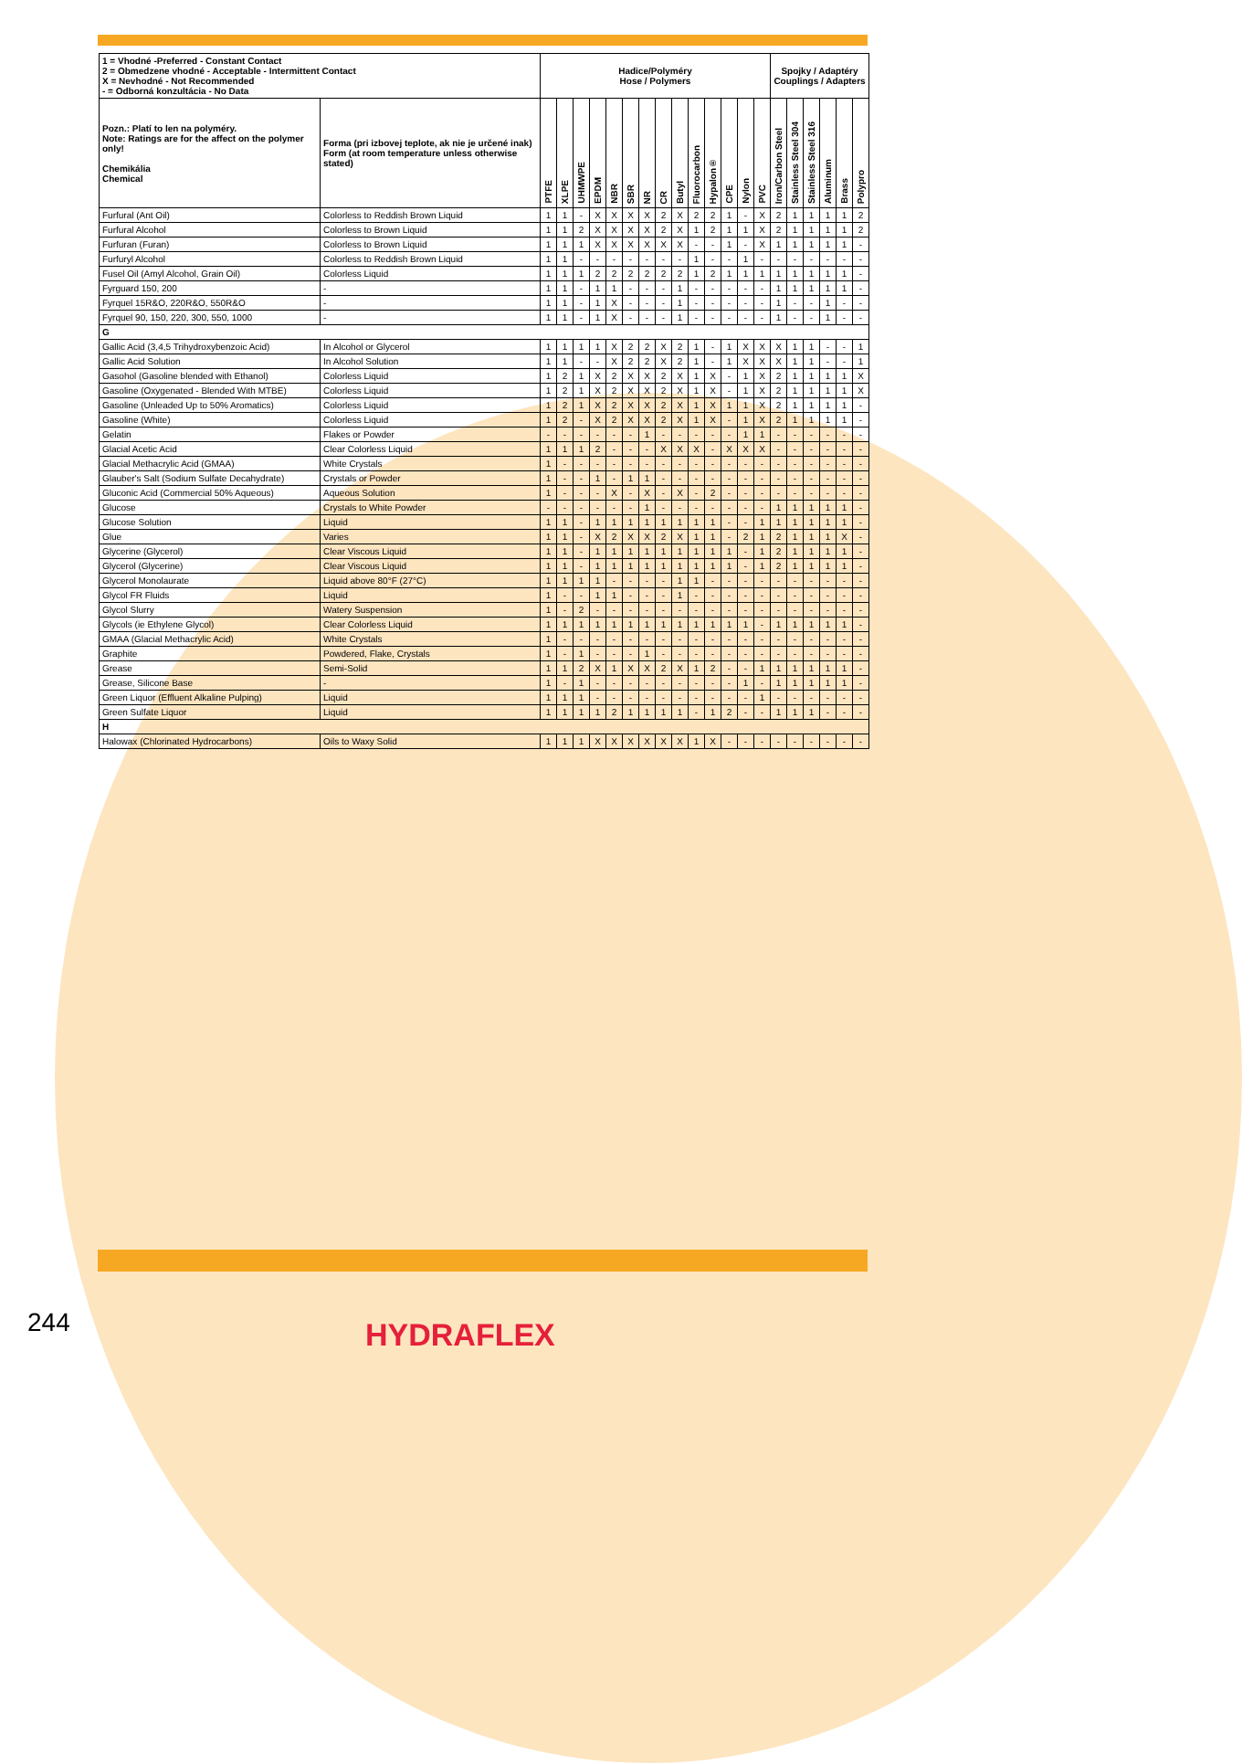| 1 = Vhodné -Preferred - Constant Contact 2 = Obmedzene vhodné - Acceptable - Intermittent Contact X = Nevhodné - Not Recommended - = Odborná konzultácia - No Data | | Hadice/Polyméry Hose / Polymers | | | | | | | | | | | | | | Spojky / Adaptéry Couplings / Adapters | | | | | |
| --- | --- | --- | --- | --- | --- | --- | --- | --- | --- | --- | --- | --- | --- | --- | --- | --- | --- | --- | --- | --- | --- |
| Pozn.: Platí to len na polyméry. Note: Ratings are for the affect on the polymer only! Chemikália Chemical | Forma (pri izbovej teplote, ak nie je určené inak) Form (at room temperature unless otherwise stated) | PTFE | XLPE | UHMWPE | EPDM | NBR | SBR | NR | CR | Butyl | Fluorocarbon | Hypalon® | CPE | Nylon | PVC | Iron/Carbon Steel | Stainless Steel 304 | Stainless Steel 316 | Aluminum | Brass | Polypro |
| Furfural (Ant Oil) | Colorless to Reddish Brown Liquid | 1 | 1 | - | X | X | X | X | 2 | X | 2 | 2 | 1 | - | X | 2 | 1 | 1 | 1 | 1 | 2 |
| Furfural Alcohol | Colorless to Brown Liquid | 1 | 1 | 2 | X | X | X | X | 2 | X | 1 | 2 | 1 | 1 | X | 2 | 1 | 1 | 1 | 1 | 2 |
| Furfuran (Furan) | Colorless to Brown Liquid | 1 | 1 | 1 | X | X | X | X | X | X | - | - | 1 | - | X | 1 | 1 | 1 | 1 | 1 | - |
| Furfuryl Alcohol | Colorless to Reddish Brown Liquid | 1 | 1 | - | - | - | - | - | - | - | 1 | - | - | 1 | - | - | - | - | - | - | - |
| Fusel Oil (Amyl Alcohol, Grain Oil) | Colorless Liquid | 1 | 1 | 1 | 2 | 2 | 2 | 2 | 2 | 2 | 1 | 2 | 1 | 1 | 1 | 1 | 1 | 1 | 1 | 1 | - |
| Fyrguard 150, 200 | - | 1 | 1 | - | 1 | 1 | - | - | - | 1 | - | - | - | - | - | 1 | 1 | 1 | 1 | 1 | - |
| Fyrquel 15R&O, 220R&O, 550R&O | - | 1 | 1 | - | 1 | X | - | - | - | 1 | - | - | - | - | - | 1 | - | - | 1 | - | - |
| Fyrquel 90, 150, 220, 300, 550, 1000 | - | 1 | 1 | - | 1 | X | - | - | - | 1 | - | - | - | - | - | 1 | - | - | 1 | - | - |
| G | | | | | | | | | | | | | | | | | | | | | |
| Gallic Acid (3,4,5 Trihydroxybenzoic Acid) | In Alcohol or Glycerol | 1 | 1 | 1 | 1 | X | 2 | 2 | X | 2 | 1 | - | 1 | X | X | X | 1 | 1 | - | - | 1 |
| Gallic Acid Solution | In Alcohol Solution | 1 | 1 | - | - | X | 2 | 2 | X | 2 | 1 | - | 1 | X | X | X | 1 | 1 | - | - | 1 |
| Gasohol (Gasoline blended with Ethanol) | Colorless Liquid | 1 | 2 | 1 | X | 2 | X | X | 2 | X | 1 | X | - | 1 | X | 2 | 1 | 1 | 1 | 1 | X |
| Gasoline (Oxygenated - Blended With MTBE) | Colorless Liquid | 1 | 2 | 1 | X | 2 | X | X | 2 | X | 1 | X | - | 1 | X | 2 | 1 | 1 | 1 | 1 | X |
| Gasoline (Unleaded Up to 50% Aromatics) | Colorless Liquid | 1 | 2 | 1 | X | 2 | X | X | 2 | X | 1 | X | 1 | 1 | X | 2 | 1 | 1 | 1 | 1 | - |
| Gasoline (White) | Colorless Liquid | 1 | 2 | - | X | 2 | X | X | 2 | X | 1 | X | - | 1 | X | 2 | 1 | 1 | 1 | 1 | - |
| Gelatin | Flakes or Powder | - | - | - | - | - | - | 1 | - | - | - | - | - | 1 | 1 | - | - | - | - | - | - |
| Glacial Acetic Acid | Clear Colorless Liquid | 1 | 1 | 1 | 2 | - | - | - | X | X | X | - | X | X | X | - | - | - | - | - | - |
| Glacial Methacrylic Acid (GMAA) | White Crystals | 1 | - | - | - | - | - | - | - | - | - | - | - | - | - | - | - | - | - | - | - |
| Glauber's Salt (Sodium Sulfate Decahydrate) | Crystals or Powder | 1 | - | - | 1 | - | 1 | 1 | - | - | - | - | - | - | - | - | - | - | - | - | - |
| Gluconic Acid (Commercial 50% Aqueous) | Aqueous Solution | 1 | - | - | - | X | - | X | - | X | - | 2 | - | - | - | - | - | - | - | - | - |
| Glucose | Crystals to White Powder | - | - | - | - | - | - | 1 | - | - | - | - | - | - | - | 1 | 1 | 1 | 1 | 1 | - |
| Glucose Solution | Liquid | 1 | 1 | - | 1 | 1 | 1 | 1 | 1 | 1 | 1 | 1 | - | - | 1 | 1 | 1 | 1 | 1 | 1 | - |
| Glue | Varies | 1 | 1 | - | X | 2 | X | X | 2 | X | 1 | 1 | - | 2 | 1 | 2 | 1 | 1 | 1 | X | - |
| Glycerine (Glycerol) | Clear Viscous Liquid | 1 | 1 | - | 1 | 1 | 1 | 1 | 1 | 1 | 1 | 1 | 1 | - | 1 | 2 | 1 | 1 | 1 | 1 | - |
| Glycerol (Glycerine) | Clear Viscous Liquid | 1 | 1 | - | 1 | 1 | 1 | 1 | 1 | 1 | 1 | 1 | 1 | - | 1 | 2 | 1 | 1 | 1 | 1 | - |
| Glycerol Monolaurate | Liquid above 80°F (27°C) | 1 | 1 | 1 | 1 | - | - | - | - | 1 | 1 | - | - | - | - | - | - | - | - | - | - |
| Glycol FR Fluids | Liquid | 1 | - | - | 1 | 1 | - | - | - | 1 | - | - | - | - | - | - | - | - | - | - | - |
| Glycol Slurry | Watery Suspension | 1 | - | 2 | - | - | - | - | - | - | - | - | - | - | - | - | - | - | - | - | - |
| Glycols (ie Ethylene Glycol) | Clear Colorless Liquid | 1 | 1 | 1 | 1 | 1 | 1 | 1 | 1 | 1 | 1 | 1 | 1 | 1 | - | 1 | 1 | 1 | 1 | 1 | - |
| GMAA (Glacial Methacrylic Acid) | White Crystals | 1 | - | - | - | - | - | - | - | - | - | - | - | - | - | - | - | - | - | - | - |
| Graphite | Powdered, Flake, Crystals | 1 | - | 1 | - | - | - | 1 | - | - | - | - | - | - | - | - | - | - | - | - | - |
| Grease | Semi-Solid | 1 | 1 | 2 | X | 1 | X | X | 2 | X | 1 | 2 | - | - | 1 | 1 | 1 | 1 | 1 | 1 | - |
| Grease, Silicone Base | - | 1 | - | 1 | - | - | - | - | - | - | - | - | - | 1 | - | 1 | 1 | 1 | 1 | 1 | - |
| Green Liquor (Effluent Alkaline Pulping) | Liquid | 1 | 1 | 1 | - | - | - | - | - | - | - | - | - | - | 1 | - | - | - | - | - | - |
| Green Sulfate Liquor | Liquid | 1 | 1 | 1 | 1 | 2 | 1 | 1 | 1 | 1 | - | 1 | 2 | - | - | 1 | 1 | 1 | - | - | - |
| H | | | | | | | | | | | | | | | | | | | | | |
| Halowax (Chlorinated Hydrocarbons) | Oils to Waxy Solid | 1 | 1 | 1 | X | X | X | X | X | X | 1 | X | - | - | - | - | - | - | - | - | - |
244 HYDRAFLEX